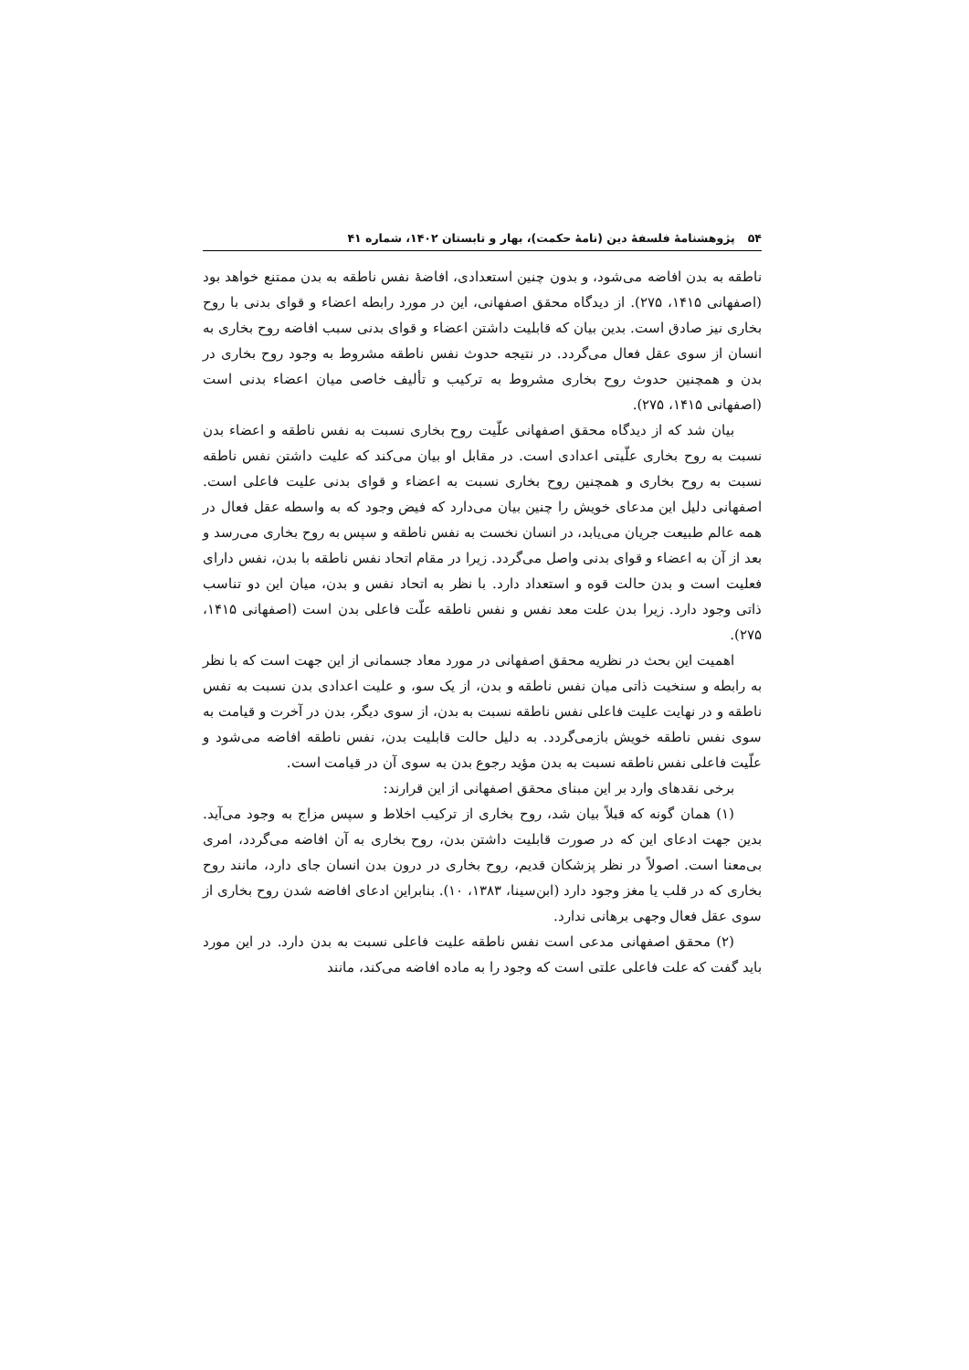۵۴ پژوهشنامهٔ فلسفهٔ دین (نامهٔ حکمت)، بهار و تابستان ۱۴۰۲، شماره ۴۱
ناطقه به بدن افاضه می‌شود، و بدون چنین استعدادی، افاضهٔ نفس ناطقه به بدن ممتنع خواهد بود (اصفهانی ۱۴۱۵، ۲۷۵). از دیدگاه محقق اصفهانی، این در مورد رابطه اعضاء و قوای بدنی با روح بخاری نیز صادق است. بدین بیان که قابلیت داشتن اعضاء و قوای بدنی سبب افاضه روح بخاری به انسان از سوی عقل فعال می‌گردد. در نتیجه حدوث نفس ناطقه مشروط به وجود روح بخاری در بدن و همچنین حدوث روح بخاری مشروط به ترکیب و تألیف خاصی میان اعضاء بدنی است (اصفهانی ۱۴۱۵، ۲۷۵).
بیان شد که از دیدگاه محقق اصفهانی علّیت روح بخاری نسبت به نفس ناطقه و اعضاء بدن نسبت به روح بخاری علّیتی اعدادی است. در مقابل او بیان می‌کند که علیت داشتن نفس ناطقه نسبت به روح بخاری و همچنین روح بخاری نسبت به اعضاء و قوای بدنی علیت فاعلی است. اصفهانی دلیل این مدعای خویش را چنین بیان می‌دارد که فیض وجود که به واسطه عقل فعال در همه عالم طبیعت جریان می‌یابد، در انسان نخست به نفس ناطقه و سپس به روح بخاری می‌رسد و بعد از آن به اعضاء و قوای بدنی واصل می‌گردد. زیرا در مقام اتحاد نفس ناطقه با بدن، نفس دارای فعلیت است و بدن حالت قوه و استعداد دارد. با نظر به اتحاد نفس و بدن، میان این دو تناسب ذاتی وجود دارد. زیرا بدن علت معد نفس و نفس ناطقه علّت فاعلی بدن است (اصفهانی ۱۴۱۵، ۲۷۵).
اهمیت این بحث در نظریه محقق اصفهانی در مورد معاد جسمانی از این جهت است که با نظر به رابطه و سنخیت ذاتی میان نفس ناطقه و بدن، از یک سو، و علیت اعدادی بدن نسبت به نفس ناطقه و در نهایت علیت فاعلی نفس ناطقه نسبت به بدن، از سوی دیگر، بدن در آخرت و قیامت به سوی نفس ناطقه خویش بازمی‌گردد. به دلیل حالت قابلیت بدن، نفس ناطقه افاضه می‌شود و علّیت فاعلی نفس ناطقه نسبت به بدن مؤید رجوع بدن به سوی آن در قیامت است.
برخی نقدهای وارد بر این مبنای محقق اصفهانی از این قرارند:
(۱) همان گونه که قبلاً بیان شد، روح بخاری از ترکیب اخلاط و سپس مزاج به وجود می‌آید. بدین جهت ادعای این که در صورت قابلیت داشتن بدن، روح بخاری به آن افاضه می‌گردد، امری بی‌معنا است. اصولاً در نظر پزشکان قدیم، روح بخاری در درون بدن انسان جای دارد، مانند روح بخاری که در قلب یا مغز وجود دارد (ابن‌سینا، ۱۳۸۳، ۱۰). بنابراین ادعای افاضه شدن روح بخاری از سوی عقل فعال وجهی برهانی ندارد.
(۲) محقق اصفهانی مدعی است نفس ناطقه علیت فاعلی نسبت به بدن دارد. در این مورد باید گفت که علت فاعلی علتی است که وجود را به ماده افاضه می‌کند، مانند